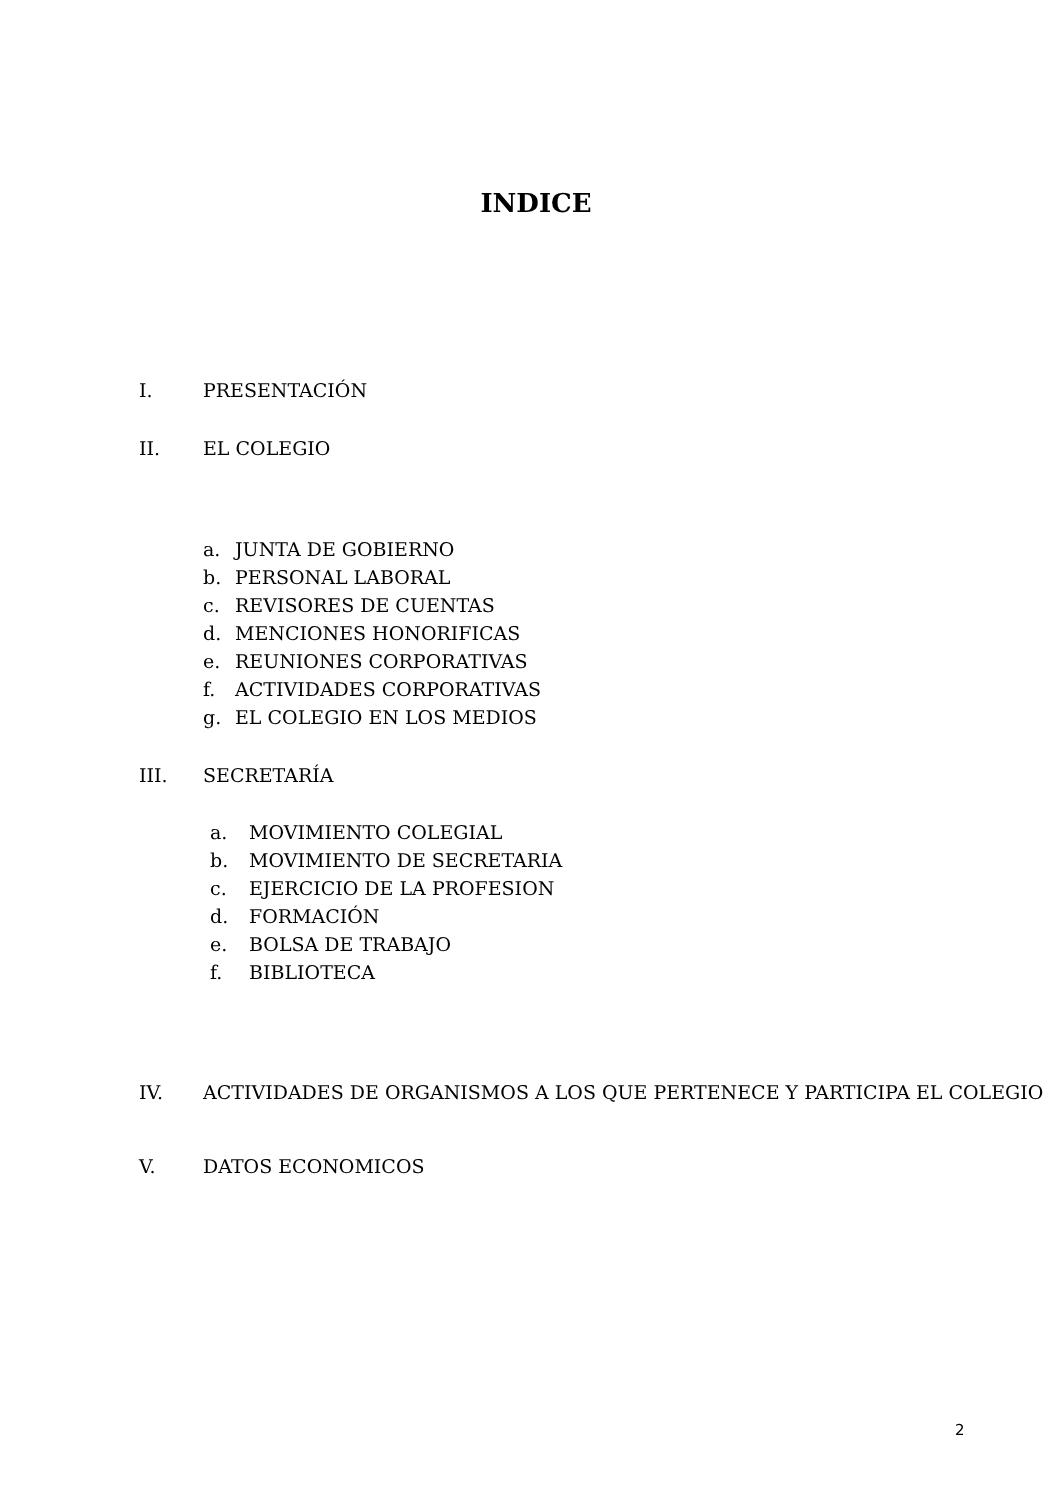INDICE
I. PRESENTACIÓN
II. EL COLEGIO
a. JUNTA DE GOBIERNO
b. PERSONAL LABORAL
c. REVISORES DE CUENTAS
d. MENCIONES HONORIFICAS
e. REUNIONES CORPORATIVAS
f. ACTIVIDADES CORPORATIVAS
g. EL COLEGIO EN LOS MEDIOS
III. SECRETARÍA
a. MOVIMIENTO COLEGIAL
b. MOVIMIENTO DE SECRETARIA
c. EJERCICIO DE LA PROFESION
d. FORMACIÓN
e. BOLSA DE TRABAJO
f. BIBLIOTECA
IV. ACTIVIDADES DE ORGANISMOS A LOS QUE PERTENECE Y PARTICIPA EL COLEGIO
V. DATOS ECONOMICOS
2